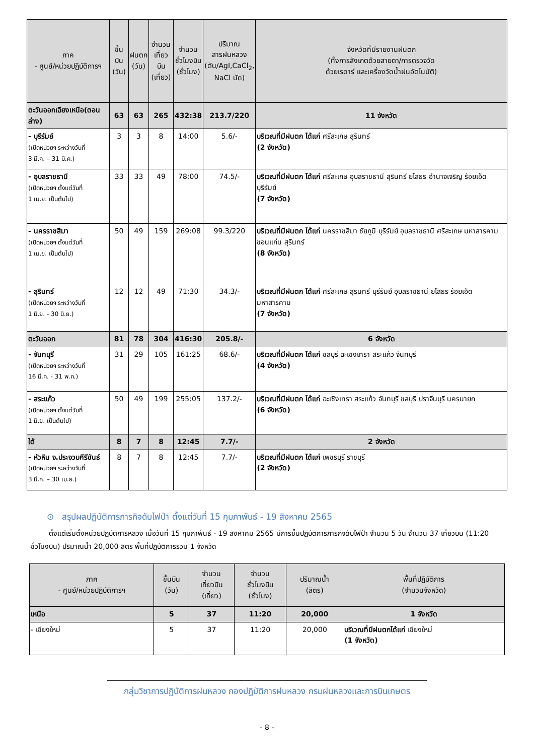| ภาค - ศูนย์/หน่วยปฏิบัติการฯ | ขึ้นบิน (วัน) | ฝนตก (วัน) | จำนวน เที่ยวบิน (เที่ยว) | จำนวน ชั่วโมงบิน (ชั่วโมง) | ปริมาณ สารฝนหลวง (ตัน/AgI,CaCl<sub>2</sub>, NaCl นัด) | จังหวัดที่มีรายงานฝนตก (ทั้งการสังเกตด้วยสายตา/การตรวจวัด ด้วยเรดาร์ และเครื่องวัดน้ำฝนอัตโนมัติ) |
| --- | --- | --- | --- | --- | --- | --- |
| ตะวันออกเฉียงเหนือ(ตอนล่าง) | 63 | 63 | 265 | 432:38 | 213.7/220 | 11 จังหวัด |
| - บุรีรัมย์ (เปิดหน่วยฯ ระหว่างวันที่ 3 มี.ค. – 31 มี.ค.) | 3 | 3 | 8 | 14:00 | 5.6/- | บริเวณที่มีฝนตก ได้แก่ ศรีสะเกษ สุรินทร์ (2 จังหวัด) |
| - อุบลราชธานี (เปิดหน่วยฯ ตั้งแต่วันที่ 1 เม.ย. เป็นต้นไป) | 33 | 33 | 49 | 78:00 | 74.5/- | บริเวณที่มีฝนตก ได้แก่ ศรีสะเกษ อุบลราชธานี สุรินทร์ ยโสธร อำนาจเจริญ ร้อยเอ็ด บุรีรัมย์ (7 จังหวัด) |
| - นครราชสีมา (เปิดหน่วยฯ ตั้งแต่วันที่ 1 เม.ย. เป็นต้นไป) | 50 | 49 | 159 | 269:08 | 99.3/220 | บริเวณที่มีฝนตก ได้แก่ นครราชสีมา ชัยภูมิ บุรีรัมย์ อุบลราชธานี ศรีสะเกษ มหาสารคาม ขอนแก่น สุรินทร์ (8 จังหวัด) |
| - สุรินทร์ (เปิดหน่วยฯ ระหว่างวันที่ 1 มิ.ย. - 30 มิ.ย.) | 12 | 12 | 49 | 71:30 | 34.3/- | บริเวณที่มีฝนตก ได้แก่ ศรีสะเกษ สุรินทร์ บุรีรัมย์ อุบลราชธานี ยโสธร ร้อยเอ็ด มหาสารคาม (7 จังหวัด) |
| ตะวันออก | 81 | 78 | 304 | 416:30 | 205.8/- | 6 จังหวัด |
| - จันทบุรี (เปิดหน่วยฯ ระหว่างวันที่ 16 มี.ค. - 31 พ.ค.) | 31 | 29 | 105 | 161:25 | 68.6/- | บริเวณที่มีฝนตก ได้แก่ ชลบุรี ฉะเชิงเทรา สระแก้ว จันทบุรี (4 จังหวัด) |
| - สระแก้ว (เปิดหน่วยฯ ตั้งแต่วันที่ 1 มิ.ย. เป็นต้นไป) | 50 | 49 | 199 | 255:05 | 137.2/- | บริเวณที่มีฝนตก ได้แก่ ฉะเชิงเทรา สระแก้ว จันทบุรี ชลบุรี ปราจีนบุรี นครนายก (6 จังหวัด) |
| ใต้ | 8 | 7 | 8 | 12:45 | 7.7/- | 2 จังหวัด |
| - หัวหิน จ.ประจวบคีรีขันธ์ (เปิดหน่วยฯ ระหว่างวันที่ 3 มี.ค. – 30 เม.ย.) | 8 | 7 | 8 | 12:45 | 7.7/- | บริเวณที่มีฝนตก ได้แก่ เพชรบุรี ราชบุรี (2 จังหวัด) |
⊙ สรุปผลปฏิบัติการภารกิจดับไฟป่า ตั้งแต่วันที่ 15 กุมภาพันธ์ - 19 สิงหาคม 2565
ตั้งแต่เริ่มตั้งหน่วยปฏิบัติการหลวง เมื่อวันที่ 15 กุมภาพันธ์ - 19 สิงหาคม 2565 มีการขึ้นปฏิบัติการภารกิจดับไฟป่า จำนวน 5 วัน จำนวน 37 เที่ยวบิน (11:20 ชั่วโมงบิน) ปริมาณน้ำ 20,000 ลิตร พื้นที่ปฏิบัติการรวม 1 จังหวัด
| ภาค - ศูนย์/หน่วยปฏิบัติการฯ | ขึ้นบิน (วัน) | จำนวน เที่ยวบิน (เที่ยว) | จำนวน ชั่วโมงบิน (ชั่วโมง) | ปริมาณน้ำ (ลิตร) | พื้นที่ปฏิบัติการ (จำนวนจังหวัด) |
| --- | --- | --- | --- | --- | --- |
| เหนือ | 5 | 37 | 11:20 | 20,000 | 1 จังหวัด |
| - เชียงใหม่ | 5 | 37 | 11:20 | 20,000 | บริเวณที่มีฝนตกได้แก่ เชียงใหม่ (1 จังหวัด) |
กลุ่มวิชาการปฏิบัติการฝนหลวง กองปฏิบัติการฝนหลวง กรมฝนหลวงและการบินเกษตร
- 8 -